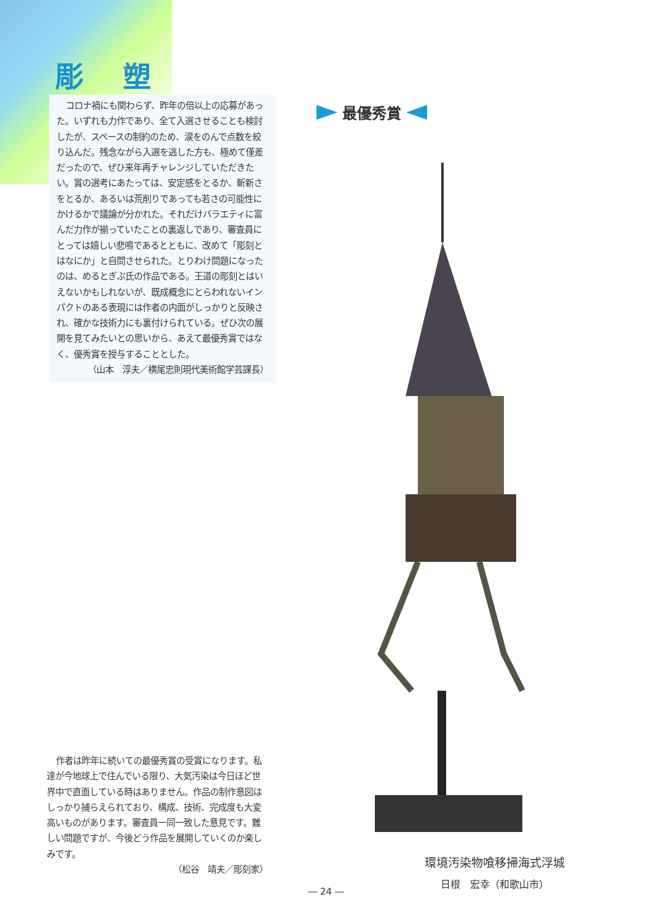彫 塑
コロナ禍にも関わらず、昨年の倍以上の応募があった。いずれも力作であり、全て入選させることも検討したが、スペースの制約のため、涙をのんで点数を絞り込んだ。残念ながら入選を逃した方も、極めて僅差だったので、ぜひ来年再チャレンジしていただきたい。賞の選考にあたっては、安定感をとるか、斬新さをとるか、あるいは荒削りであっても若さの可能性にかけるかで議論が分かれた。それだけバラエティに富んだ力作が揃っていたことの裏返しであり、審査員にとっては嬉しい悲鳴であるとともに、改めて「彫刻とはなにか」と自問させられた。とりわけ問題になったのは、めるとぎぶ氏の作品である。王道の彫刻とはいえないかもしれないが、既成概念にとらわれないインパクトのある表現には作者の内面がしっかりと反映され、確かな技術力にも裏付けられている。ぜひ次の展開を見てみたいとの思いから、あえて最優秀賞ではなく、優秀賞を授与することとした。
（山本　淳夫／横尾忠則現代美術館学芸課長）
作者は昨年に続いての最優秀賞の受賞になります。私達が今地球上で住んでいる限り、大気汚染は今日ほど世界中で直面している時はありません。作品の制作意図はしっかり捕らえられており、構成、技術、完成度も大変高いものがあります。審査員一同一致した意見です。難しい問題ですが、今後どう作品を展開していくのか楽しみです。
（松谷　靖夫／彫刻家）
最優秀賞
環境汚染物喰移掃海式浮城
日根　宏幸（和歌山市）
― 24 ―